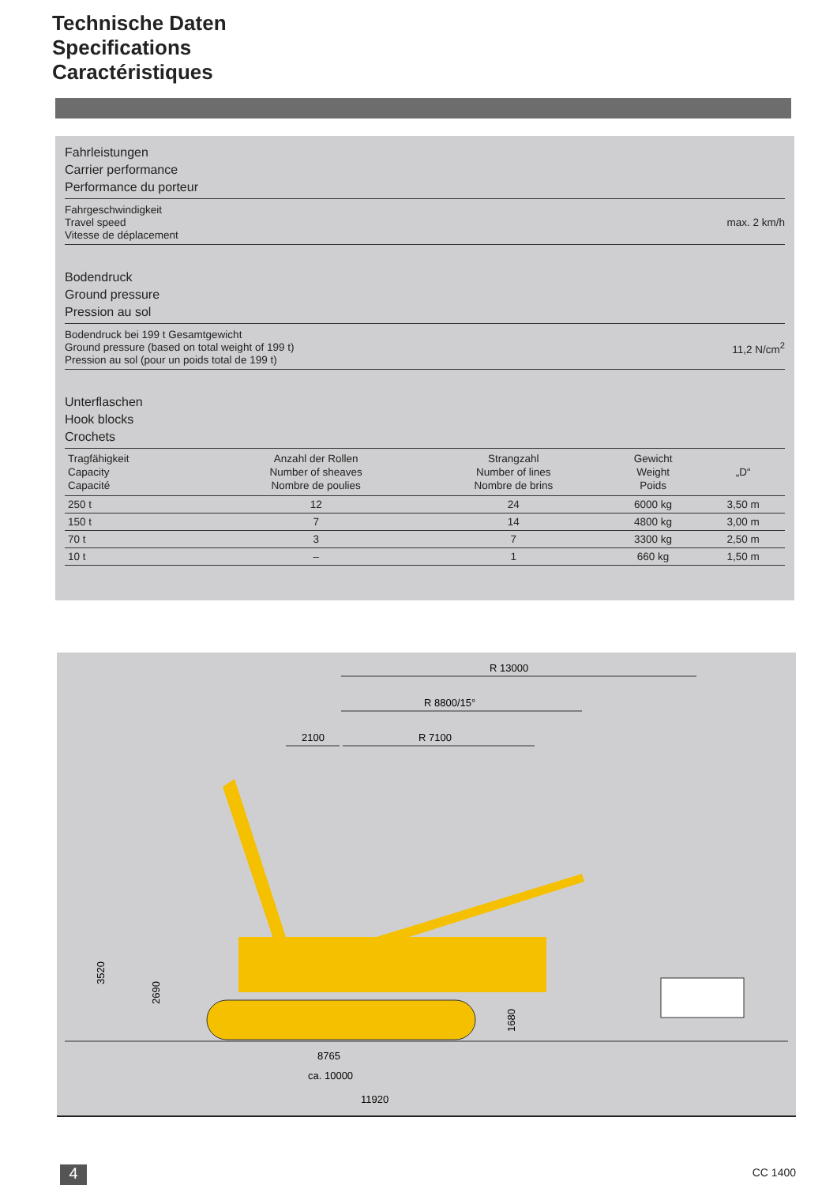Technische Daten
Specifications
Caractéristiques
Fahrleistungen
Carrier performance
Performance du porteur
Fahrgeschwindigkeit
Travel speed
Vitesse de déplacement max. 2 km/h
Bodendruck
Ground pressure
Pression au sol
Bodendruck bei 199 t Gesamtgewicht
Ground pressure (based on total weight of 199 t)
Pression au sol (pour un poids total de 199 t) 11,2 N/cm<sup>2</sup>
Unterflaschen
Hook blocks
Crochets
| Tragfähigkeit Capacity Capacité | Anzahl der Rollen Number of sheaves Nombre de poulies | Strangzahl Number of lines Nombre de brins | Gewicht Weight Poids | „D“ |
| --- | --- | --- | --- | --- |
| 250 t | 12 | 24 | 6000 kg | 3,50 m |
| 150 t | 7 | 14 | 4800 kg | 3,00 m |
| 70 t | 3 | 7 | 3300 kg | 2,50 m |
| 10 t | – | 1 | 660 kg | 1,50 m |
R 13000
R 8800/15°
2100
R 7100
3520
2690
1680
8765
ca. 10000
11920
4 CC 1400